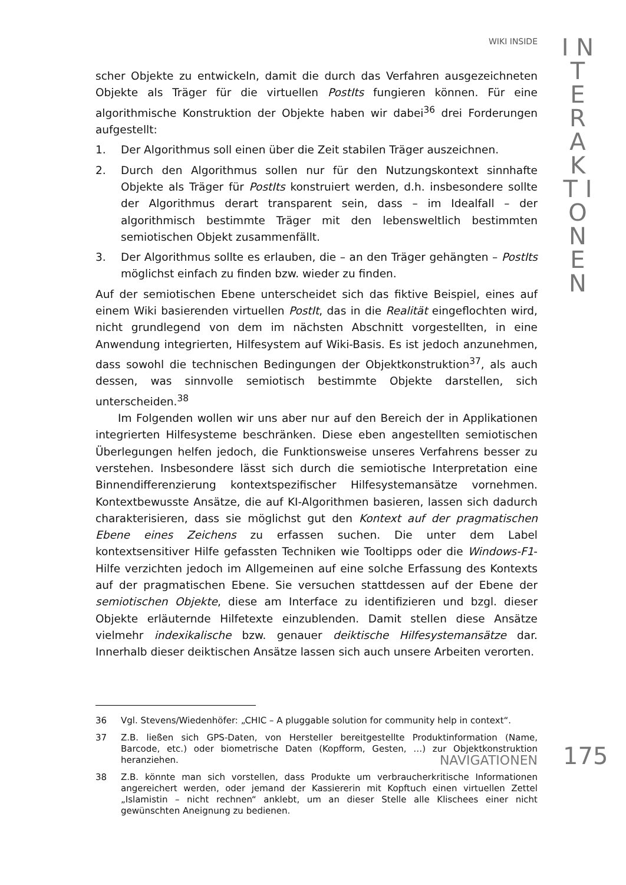WIKI INSIDE
I N T E R A K T I O N E N
scher Objekte zu entwickeln, damit die durch das Verfahren ausgezeichneten Objekte als Träger für die virtuellen PostIts fungieren können. Für eine algorithmische Konstruktion der Objekte haben wir dabei<sup>36</sup> drei Forderungen aufgestellt:
1. Der Algorithmus soll einen über die Zeit stabilen Träger auszeichnen.
2. Durch den Algorithmus sollen nur für den Nutzungskontext sinnhafte Objekte als Träger für PostIts konstruiert werden, d.h. insbesondere sollte der Algorithmus derart transparent sein, dass – im Idealfall – der algorithmisch bestimmte Träger mit den lebensweltlich bestimmten semiotischen Objekt zusammenfällt.
3. Der Algorithmus sollte es erlauben, die – an den Träger gehängten – PostIts möglichst einfach zu finden bzw. wieder zu finden.
Auf der semiotischen Ebene unterscheidet sich das fiktive Beispiel, eines auf einem Wiki basierenden virtuellen PostIt, das in die Realität eingeflochten wird, nicht grundlegend von dem im nächsten Abschnitt vorgestellten, in eine Anwendung integrierten, Hilfesystem auf Wiki-Basis. Es ist jedoch anzunehmen, dass sowohl die technischen Bedingungen der Objektkonstruktion<sup>37</sup>, als auch dessen, was sinnvolle semiotisch bestimmte Objekte darstellen, sich unterscheiden.<sup>38</sup>
Im Folgenden wollen wir uns aber nur auf den Bereich der in Applikationen integrierten Hilfesysteme beschränken. Diese eben angestellten semiotischen Überlegungen helfen jedoch, die Funktionsweise unseres Verfahrens besser zu verstehen. Insbesondere lässt sich durch die semiotische Interpretation eine Binnendifferenzierung kontextspezifischer Hilfesystemansätze vornehmen. Kontextbewusste Ansätze, die auf KI-Algorithmen basieren, lassen sich dadurch charakterisieren, dass sie möglichst gut den Kontext auf der pragmatischen Ebene eines Zeichens zu erfassen suchen. Die unter dem Label kontextsensitiver Hilfe gefassten Techniken wie Tooltipps oder die Windows-F1-Hilfe verzichten jedoch im Allgemeinen auf eine solche Erfassung des Kontexts auf der pragmatischen Ebene. Sie versuchen stattdessen auf der Ebene der semiotischen Objekte, diese am Interface zu identifizieren und bzgl. dieser Objekte erläuternde Hilfetexte einzublenden. Damit stellen diese Ansätze vielmehr indexikalische bzw. genauer deiktische Hilfesystemansätze dar. Innerhalb dieser deiktischen Ansätze lassen sich auch unsere Arbeiten verorten.
36 Vgl. Stevens/Wiedenhöfer: „CHIC – A pluggable solution for community help in context“.
37 Z.B. ließen sich GPS-Daten, von Hersteller bereitgestellte Produktinformation (Name, Barcode, etc.) oder biometrische Daten (Kopfform, Gesten, …) zur Objektkonstruktion heranziehen.
38 Z.B. könnte man sich vorstellen, dass Produkte um verbraucherkritische Informationen angereichert werden, oder jemand der Kassiererin mit Kopftuch einen virtuellen Zettel „Islamistin – nicht rechnen“ anklebt, um an dieser Stelle alle Klischees einer nicht gewünschten Aneignung zu bedienen.
NAVIGATIONEN 175